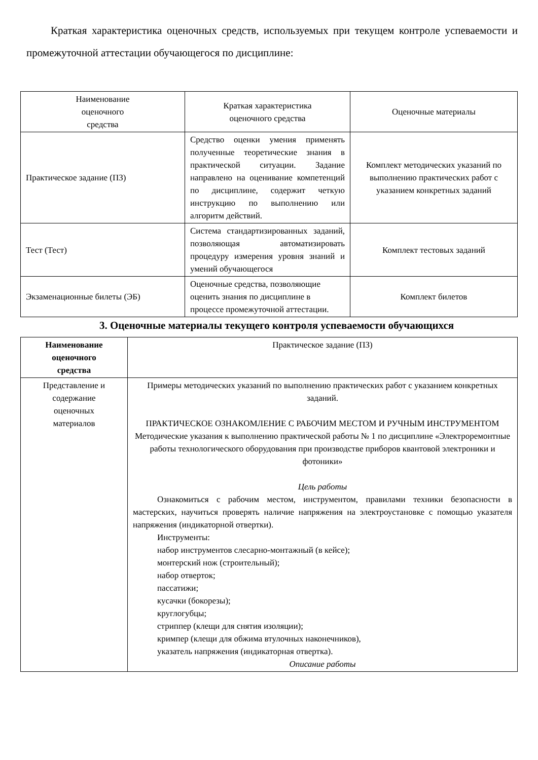Краткая характеристика оценочных средств, используемых при текущем контроле успеваемости и промежуточной аттестации обучающегося по дисциплине:
| Наименование оценочного средства | Краткая характеристика оценочного средства | Оценочные материалы |
| --- | --- | --- |
| Практическое задание (ПЗ) | Средство оценки умения применять полученные теоретические знания в практической ситуации. Задание направлено на оценивание компетенций по дисциплине, содержит четкую инструкцию по выполнению или алгоритм действий. | Комплект методических указаний по выполнению практических работ с указанием конкретных заданий |
| Тест (Тест) | Система стандартизированных заданий, позволяющая автоматизировать процедуру измерения уровня знаний и умений обучающегося | Комплект тестовых заданий |
| Экзаменационные билеты (ЭБ) | Оценочные средства, позволяющие оценить знания по дисциплине в процессе промежуточной аттестации. | Комплект билетов |
3. Оценочные материалы текущего контроля успеваемости обучающихся
| Наименование оценочного средства | Практическое задание (ПЗ) |
| Представление и содержание оценочных материалов | Примеры методических указаний по выполнению практических работ с указанием конкретных заданий. ПРАКТИЧЕСКОЕ ОЗНАКОМЛЕНИЕ С РАБОЧИМ МЕСТОМ И РУЧНЫМ ИНСТРУМЕНТОМ Методические указания к выполнению практической работы № 1 по дисциплине «Электроремонтные работы технологического оборудования при производстве приборов квантовой электроники и фотоники» Цель работы Ознакомиться с рабочим местом, инструментом, правилами техники безопасности в мастерских, научиться проверять наличие напряжения на электроустановке с помощью указателя напряжения (индикаторной отвертки). Инструменты: набор инструментов слесарно-монтажный (в кейсе); монтерский нож (строительный); набор отверток; пассатижи; кусачки (бокорезы); круглогубцы; стриппер (клещи для снятия изоляции); кримпер (клещи для обжима втулочных наконечников), указатель напряжения (индикаторная отвертка). Описание работы |